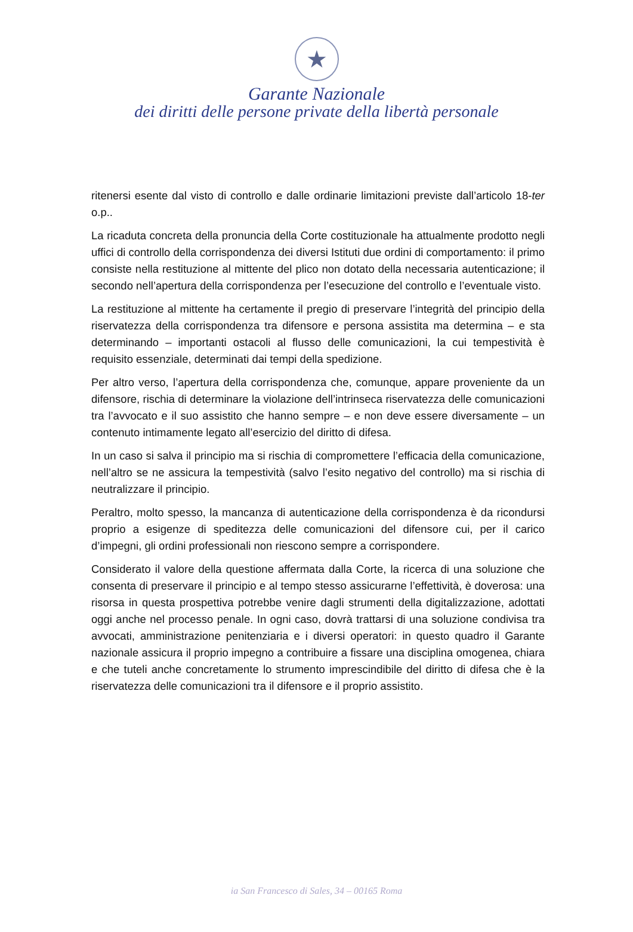★
Garante Nazionale
dei diritti delle persone private della libertà personale
ritenersi esente dal visto di controllo e dalle ordinarie limitazioni previste dall’articolo 18-ter o.p..
La ricaduta concreta della pronuncia della Corte costituzionale ha attualmente prodotto negli uffici di controllo della corrispondenza dei diversi Istituti due ordini di comportamento: il primo consiste nella restituzione al mittente del plico non dotato della necessaria autenticazione; il secondo nell’apertura della corrispondenza per l’esecuzione del controllo e l’eventuale visto.
La restituzione al mittente ha certamente il pregio di preservare l’integrità del principio della riservatezza della corrispondenza tra difensore e persona assistita ma determina – e sta determinando – importanti ostacoli al flusso delle comunicazioni, la cui tempestività è requisito essenziale, determinati dai tempi della spedizione.
Per altro verso, l’apertura della corrispondenza che, comunque, appare proveniente da un difensore, rischia di determinare la violazione dell’intrinseca riservatezza delle comunicazioni tra l’avvocato e il suo assistito che hanno sempre – e non deve essere diversamente – un contenuto intimamente legato all’esercizio del diritto di difesa.
In un caso si salva il principio ma si rischia di compromettere l’efficacia della comunicazione, nell’altro se ne assicura la tempestività (salvo l’esito negativo del controllo) ma si rischia di neutralizzare il principio.
Peraltro, molto spesso, la mancanza di autenticazione della corrispondenza è da ricondursi proprio a esigenze di speditezza delle comunicazioni del difensore cui, per il carico d’impegni, gli ordini professionali non riescono sempre a corrispondere.
Considerato il valore della questione affermata dalla Corte, la ricerca di una soluzione che consenta di preservare il principio e al tempo stesso assicurarne l’effettività, è doverosa: una risorsa in questa prospettiva potrebbe venire dagli strumenti della digitalizzazione, adottati oggi anche nel processo penale. In ogni caso, dovrà trattarsi di una soluzione condivisa tra avvocati, amministrazione penitenziaria e i diversi operatori: in questo quadro il Garante nazionale assicura il proprio impegno a contribuire a fissare una disciplina omogenea, chiara e che tuteli anche concretamente lo strumento imprescindibile del diritto di difesa che è la riservatezza delle comunicazioni tra il difensore e il proprio assistito.
ia San Francesco di Sales, 34 – 00165 Roma